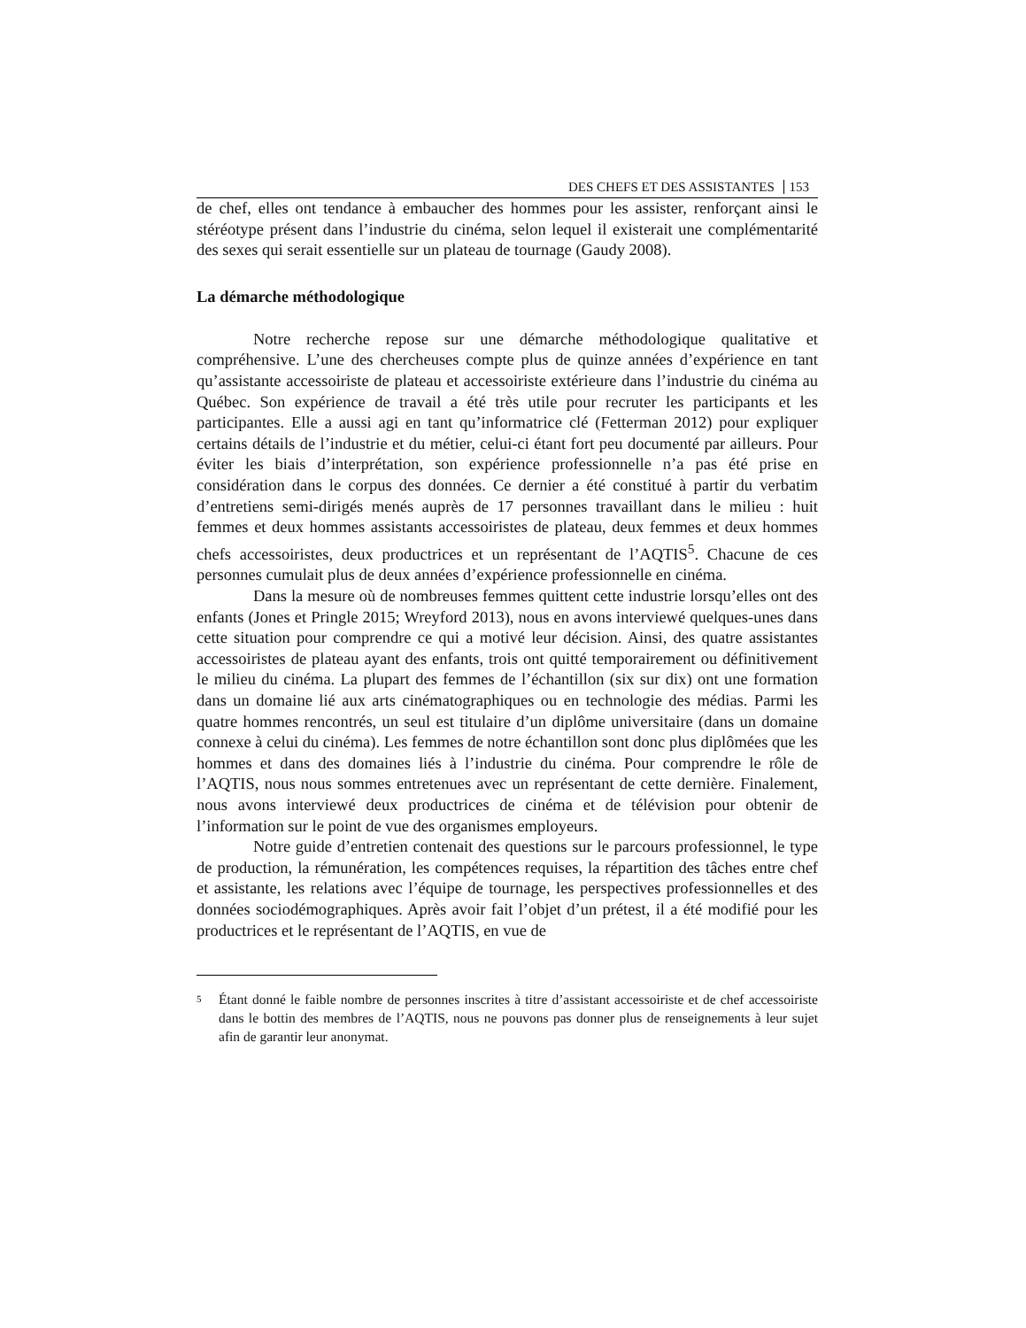DES CHEFS ET DES ASSISTANTES 153
de chef, elles ont tendance à embaucher des hommes pour les assister, renforçant ainsi le stéréotype présent dans l’industrie du cinéma, selon lequel il existerait une complémentarité des sexes qui serait essentielle sur un plateau de tournage (Gaudy 2008).
La démarche méthodologique
Notre recherche repose sur une démarche méthodologique qualitative et compréhensive. L’une des chercheuses compte plus de quinze années d’expérience en tant qu’assistante accessoiriste de plateau et accessoiriste extérieure dans l’industrie du cinéma au Québec. Son expérience de travail a été très utile pour recruter les participants et les participantes. Elle a aussi agi en tant qu’informatrice clé (Fetterman 2012) pour expliquer certains détails de l’industrie et du métier, celui-ci étant fort peu documenté par ailleurs. Pour éviter les biais d’interprétation, son expérience professionnelle n’a pas été prise en considération dans le corpus des données. Ce dernier a été constitué à partir du verbatim d’entretiens semi-dirigés menés auprès de 17 personnes travaillant dans le milieu : huit femmes et deux hommes assistants accessoiristes de plateau, deux femmes et deux hommes chefs accessoiristes, deux productrices et un représentant de l’AQTIS<sup>5</sup>. Chacune de ces personnes cumulait plus de deux années d’expérience professionnelle en cinéma.
Dans la mesure où de nombreuses femmes quittent cette industrie lorsqu’elles ont des enfants (Jones et Pringle 2015; Wreyford 2013), nous en avons interviewé quelques-unes dans cette situation pour comprendre ce qui a motivé leur décision. Ainsi, des quatre assistantes accessoiristes de plateau ayant des enfants, trois ont quitté temporairement ou définitivement le milieu du cinéma. La plupart des femmes de l’échantillon (six sur dix) ont une formation dans un domaine lié aux arts cinématographiques ou en technologie des médias. Parmi les quatre hommes rencontrés, un seul est titulaire d’un diplôme universitaire (dans un domaine connexe à celui du cinéma). Les femmes de notre échantillon sont donc plus diplômées que les hommes et dans des domaines liés à l’industrie du cinéma. Pour comprendre le rôle de l’AQTIS, nous nous sommes entretenues avec un représentant de cette dernière. Finalement, nous avons interviewé deux productrices de cinéma et de télévision pour obtenir de l’information sur le point de vue des organismes employeurs.
Notre guide d’entretien contenait des questions sur le parcours professionnel, le type de production, la rémunération, les compétences requises, la répartition des tâches entre chef et assistante, les relations avec l’équipe de tournage, les perspectives professionnelles et des données sociodémographiques. Après avoir fait l’objet d’un prétest, il a été modifié pour les productrices et le représentant de l’AQTIS, en vue de
<sup>5</sup>
Étant donné le faible nombre de personnes inscrites à titre d’assistant accessoiriste et de chef accessoiriste dans le bottin des membres de l’AQTIS, nous ne pouvons pas donner plus de renseignements à leur sujet afin de garantir leur anonymat.